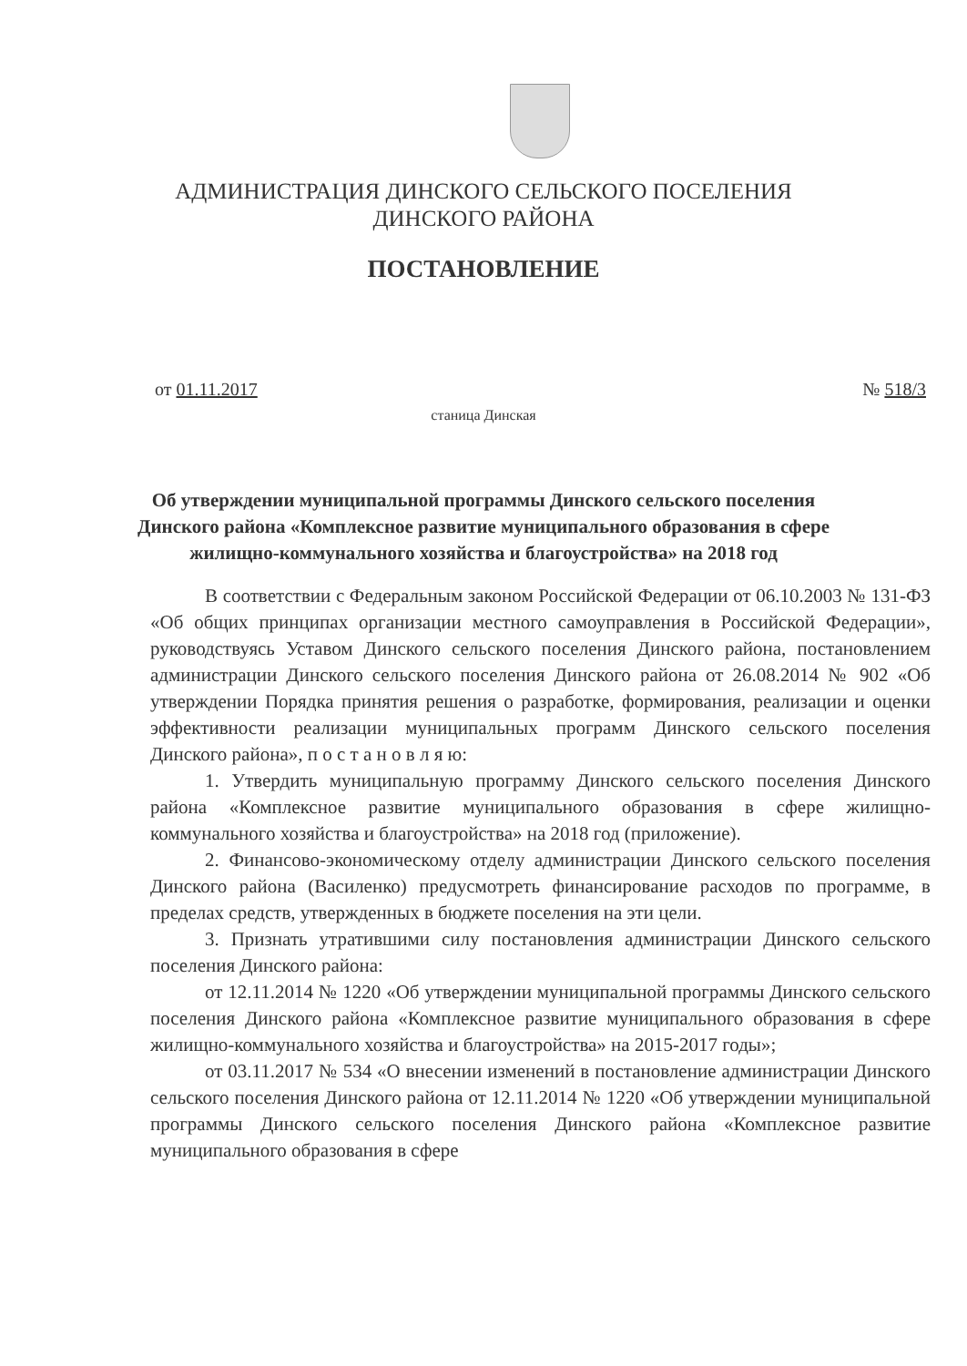АДМИНИСТРАЦИЯ ДИНСКОГО СЕЛЬСКОГО ПОСЕЛЕНИЯ
ДИНСКОГО РАЙОНА
ПОСТАНОВЛЕНИЕ
от 01.11.2017 № 518/3
станица Динская
Об утверждении муниципальной программы Динского сельского поселения Динского района «Комплексное развитие муниципального образования в сфере жилищно-коммунального хозяйства и благоустройства» на 2018 год
В соответствии с Федеральным законом Российской Федерации от 06.10.2003 № 131-ФЗ «Об общих принципах организации местного самоуправления в Российской Федерации», руководствуясь Уставом Динского сельского поселения Динского района, постановлением администрации Динского сельского поселения Динского района от 26.08.2014 № 902 «Об утверждении Порядка принятия решения о разработке, формирования, реализации и оценки эффективности реализации муниципальных программ Динского сельского поселения Динского района», п о с т а н о в л я ю:
1. Утвердить муниципальную программу Динского сельского поселения Динского района «Комплексное развитие муниципального образования в сфере жилищно-коммунального хозяйства и благоустройства» на 2018 год (приложение).
2. Финансово-экономическому отделу администрации Динского сельского поселения Динского района (Василенко) предусмотреть финансирование расходов по программе, в пределах средств, утвержденных в бюджете поселения на эти цели.
3. Признать утратившими силу постановления администрации Динского сельского поселения Динского района:
от 12.11.2014 № 1220 «Об утверждении муниципальной программы Динского сельского поселения Динского района «Комплексное развитие муниципального образования в сфере жилищно-коммунального хозяйства и благоустройства» на 2015-2017 годы»;
от 03.11.2017 № 534 «О внесении изменений в постановление администрации Динского сельского поселения Динского района от 12.11.2014 № 1220 «Об утверждении муниципальной программы Динского сельского поселения Динского района «Комплексное развитие муниципального образования в сфере